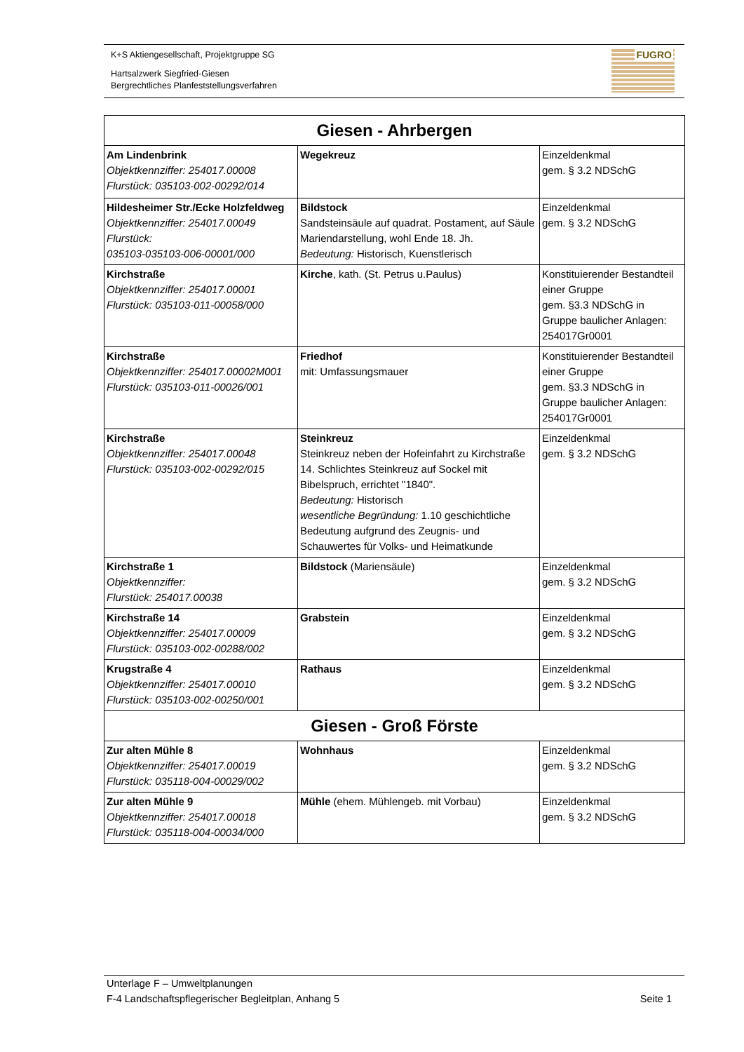K+S Aktiengesellschaft, Projektgruppe SG
Hartsalzwerk Siegfried-Giesen
Bergrechtliches Planfeststellungsverfahren
FUGRO
| Giesen - Ahrbergen | | |
| --- | --- | --- |
| Am Lindenbrink Objektkennziffer: 254017.00008 Flurstück: 035103-002-00292/014 | Wegekreuz | Einzeldenkmal gem. § 3.2 NDSchG |
| Hildesheimer Str./Ecke Holzfeldweg Objektkennziffer: 254017.00049 Flurstück: 035103-035103-006-00001/000 | Bildstock Sandsteinsäule auf quadrat. Postament, auf Säule Mariendarstellung, wohl Ende 18. Jh. Bedeutung: Historisch, Kuenstlerisch | Einzeldenkmal gem. § 3.2 NDSchG |
| Kirchstraße Objektkennziffer: 254017.00001 Flurstück: 035103-011-00058/000 | Kirche , kath. (St. Petrus u.Paulus) | Konstituierender Bestandteil einer Gruppe gem. §3.3 NDSchG in Gruppe baulicher Anlagen: 254017Gr0001 |
| Kirchstraße Objektkennziffer: 254017.00002M001 Flurstück: 035103-011-00026/001 | Friedhof mit: Umfassungsmauer | Konstituierender Bestandteil einer Gruppe gem. §3.3 NDSchG in Gruppe baulicher Anlagen: 254017Gr0001 |
| Kirchstraße Objektkennziffer: 254017.00048 Flurstück: 035103-002-00292/015 | Steinkreuz Steinkreuz neben der Hofeinfahrt zu Kirchstraße 14. Schlichtes Steinkreuz auf Sockel mit Bibelspruch, errichtet "1840". Bedeutung: Historisch wesentliche Begründung: 1.10 geschichtliche Bedeutung aufgrund des Zeugnis- und Schauwertes für Volks- und Heimatkunde | Einzeldenkmal gem. § 3.2 NDSchG |
| Kirchstraße 1 Objektkennziffer: Flurstück: 254017.00038 | Bildstock (Mariensäule) | Einzeldenkmal gem. § 3.2 NDSchG |
| Kirchstraße 14 Objektkennziffer: 254017.00009 Flurstück: 035103-002-00288/002 | Grabstein | Einzeldenkmal gem. § 3.2 NDSchG |
| Krugstraße 4 Objektkennziffer: 254017.00010 Flurstück: 035103-002-00250/001 | Rathaus | Einzeldenkmal gem. § 3.2 NDSchG |
| Giesen - Groß Förste | | |
| Zur alten Mühle 8 Objektkennziffer: 254017.00019 Flurstück: 035118-004-00029/002 | Wohnhaus | Einzeldenkmal gem. § 3.2 NDSchG |
| Zur alten Mühle 9 Objektkennziffer: 254017.00018 Flurstück: 035118-004-00034/000 | Mühle (ehem. Mühlengeb. mit Vorbau) | Einzeldenkmal gem. § 3.2 NDSchG |
Unterlage F – Umweltplanungen
F-4 Landschaftspflegerischer Begleitplan, Anhang 5 Seite 1